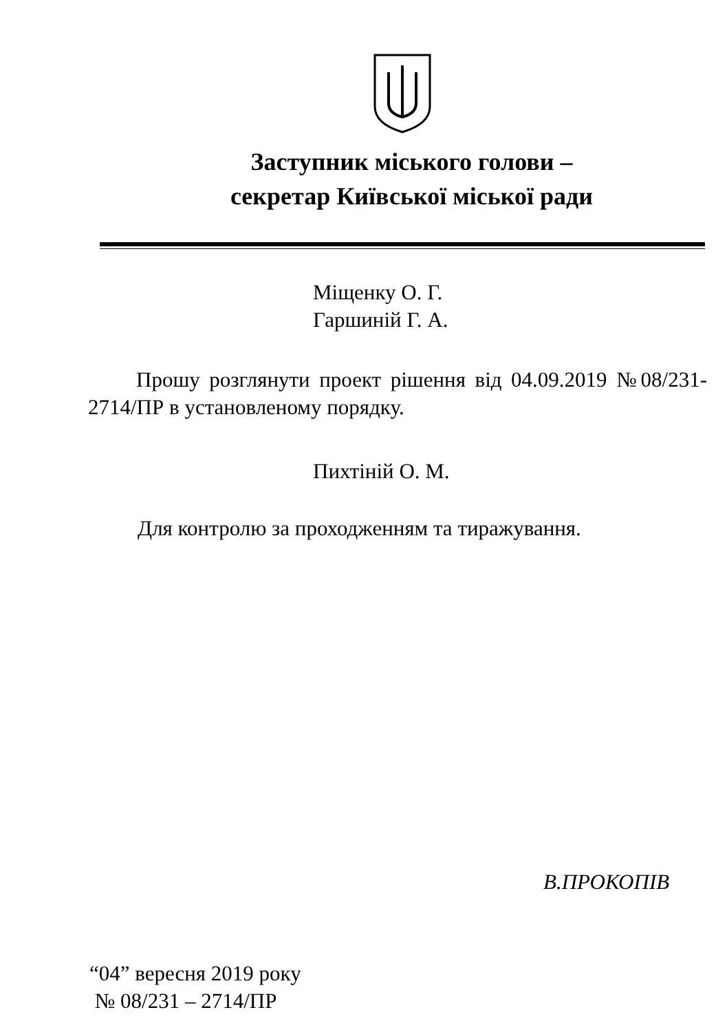Заступник міського голови –
секретар Київської міської ради
Міщенку О. Г.
Гаршиній Г. А.
Прошу розглянути проект рішення від 04.09.2019 №08/231-2714/ПР в установленому порядку.
Пихтіній О. М.
Для контролю за проходженням та тиражування.
В.ПРОКОПІВ
“04” вересня 2019 року
№ 08/231 – 2714/ПР